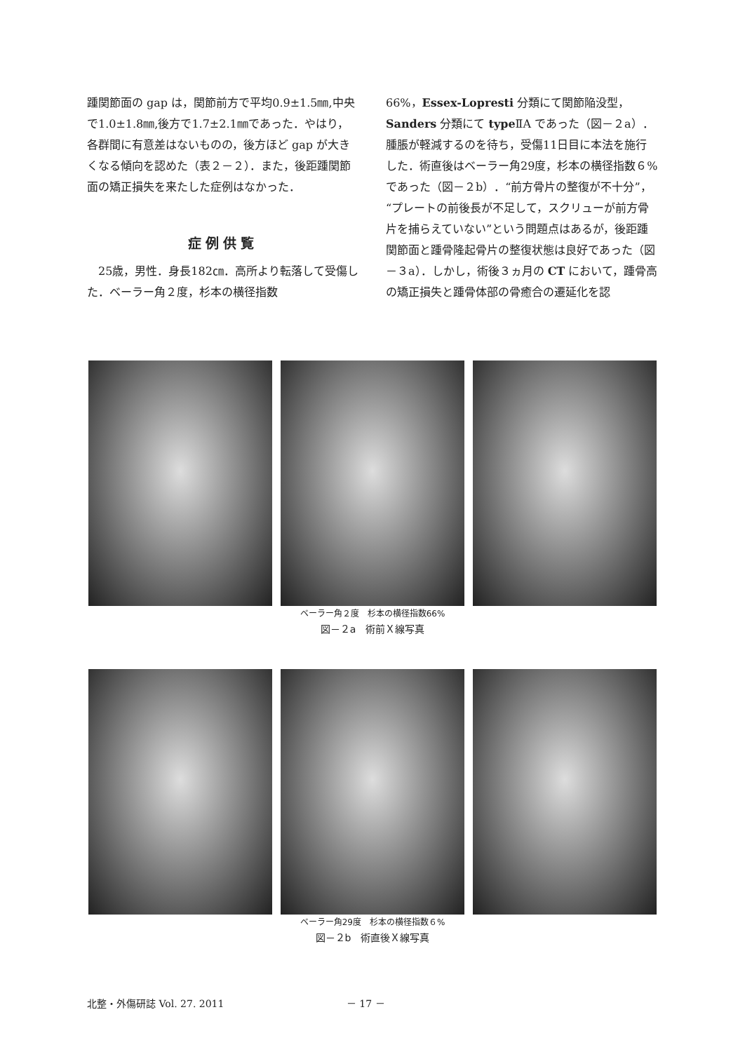踵関節面の gap は，関節前方で平均0.9±1.5㎜,中央で1.0±1.8㎜,後方で1.7±2.1㎜であった．やはり，各群間に有意差はないものの，後方ほど gap が大きくなる傾向を認めた（表２－２）．また，後距踵関節面の矯正損失を来たした症例はなかった．
症例供覧
　25歳，男性．身長182㎝．高所より転落して受傷した．ベーラー角２度，杉本の横径指数
66%，Essex-Lopresti 分類にて関節陥没型，Sanders 分類にて type ⅡA であった（図－２a）．腫脹が軽減するのを待ち，受傷11日目に本法を施行した．術直後はベーラー角29度，杉本の横径指数６%であった（図－２b）．“前方骨片の整復が不十分”，“プレートの前後長が不足して，スクリューが前方骨片を捕らえていない”という問題点はあるが，後距踵関節面と踵骨隆起骨片の整復状態は良好であった（図－３a）．しかし，術後３ヵ月の CT において，踵骨高の矯正損失と踵骨体部の骨癒合の遷延化を認
ベーラー角２度　杉本の横径指数66%
図－２a　術前Ｘ線写真
ベーラー角29度　杉本の横径指数６%
図－２b　術直後Ｘ線写真
北整・外傷研誌 Vol. 27. 2011 － 17 －